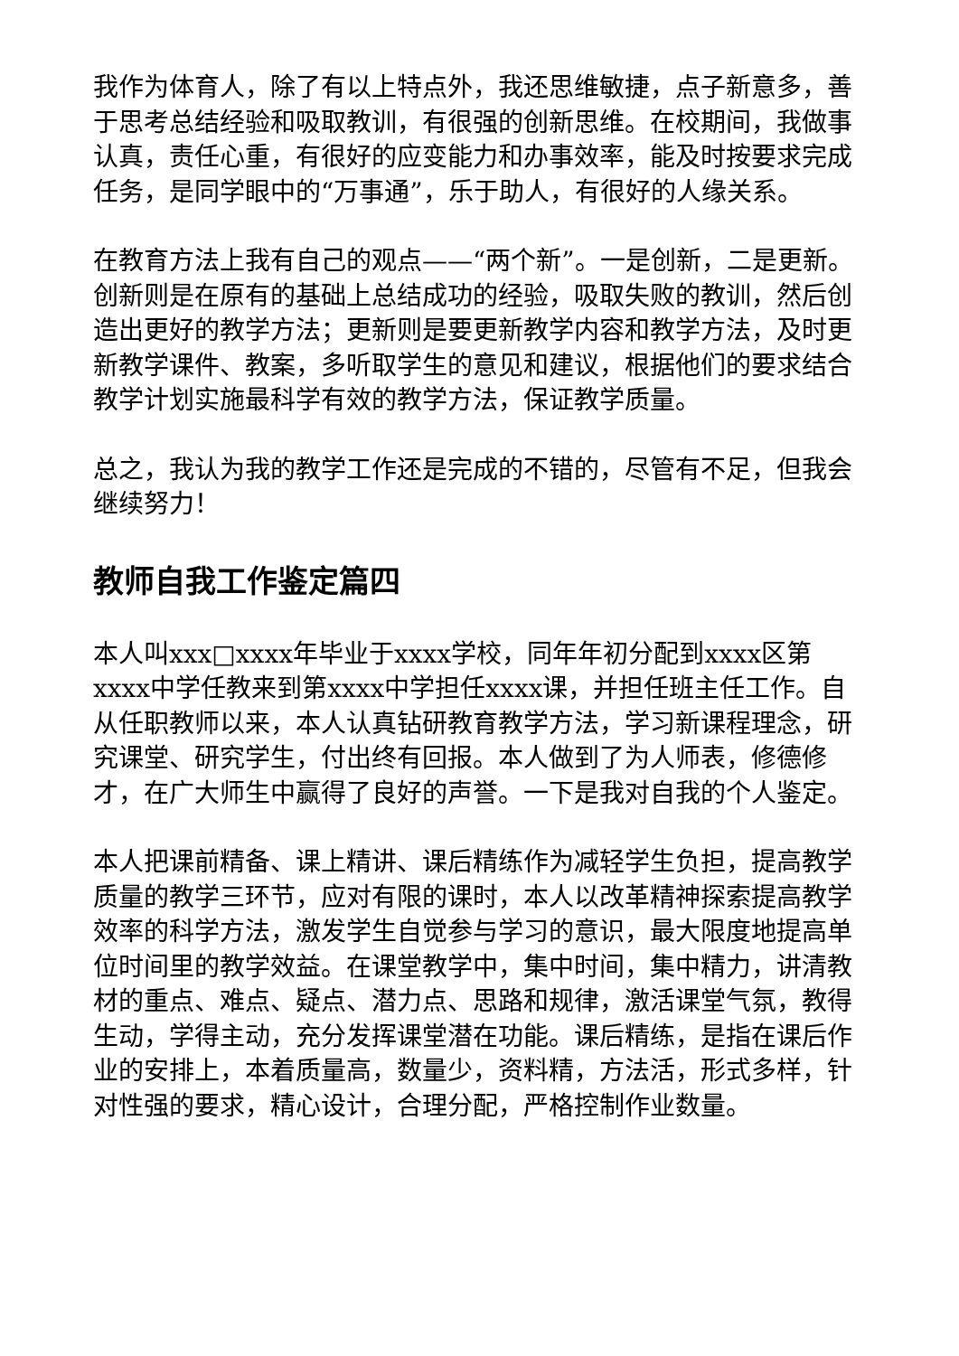我作为体育人，除了有以上特点外，我还思维敏捷，点子新意多，善于思考总结经验和吸取教训，有很强的创新思维。在校期间，我做事认真，责任心重，有很好的应变能力和办事效率，能及时按要求完成任务，是同学眼中的“万事通”，乐于助人，有很好的人缘关系。
在教育方法上我有自己的观点——“两个新”。一是创新，二是更新。创新则是在原有的基础上总结成功的经验，吸取失败的教训，然后创造出更好的教学方法；更新则是要更新教学内容和教学方法，及时更新教学课件、教案，多听取学生的意见和建议，根据他们的要求结合教学计划实施最科学有效的教学方法，保证教学质量。
总之，我认为我的教学工作还是完成的不错的，尽管有不足，但我会继续努力！
教师自我工作鉴定篇四
本人叫xxx□xxxx年毕业于xxxx学校，同年年初分配到xxxx区第xxxx中学任教来到第xxxx中学担任xxxx课，并担任班主任工作。自从任职教师以来，本人认真钻研教育教学方法，学习新课程理念，研究课堂、研究学生，付出终有回报。本人做到了为人师表，修德修才，在广大师生中赢得了良好的声誉。一下是我对自我的个人鉴定。
本人把课前精备、课上精讲、课后精练作为减轻学生负担，提高教学质量的教学三环节，应对有限的课时，本人以改革精神探索提高教学效率的科学方法，激发学生自觉参与学习的意识，最大限度地提高单位时间里的教学效益。在课堂教学中，集中时间，集中精力，讲清教材的重点、难点、疑点、潜力点、思路和规律，激活课堂气氛，教得生动，学得主动，充分发挥课堂潜在功能。课后精练，是指在课后作业的安排上，本着质量高，数量少，资料精，方法活，形式多样，针对性强的要求，精心设计，合理分配，严格控制作业数量。